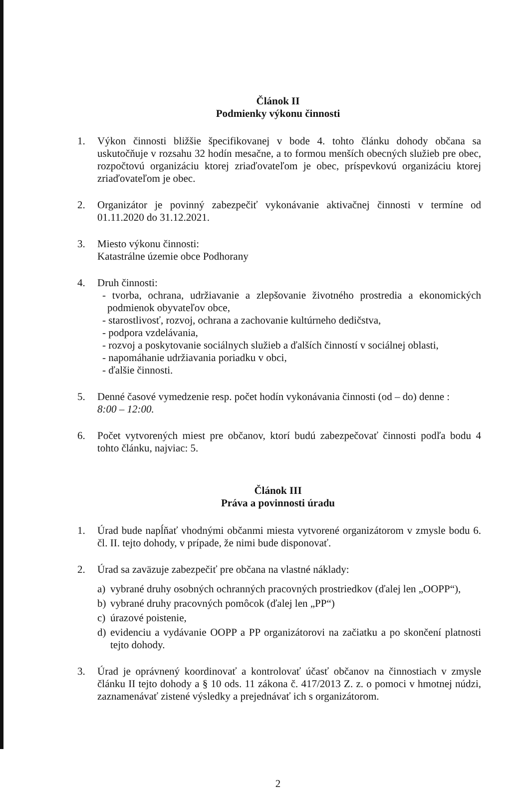Článok II
Podmienky výkonu činnosti
1. Výkon činnosti bližšie špecifikovanej v bode 4. tohto článku dohody občana sa uskutočňuje v rozsahu 32 hodín mesačne, a to formou menších obecných služieb pre obec, rozpočtovú organizáciu ktorej zriaďovateľom je obec, príspevkovú organizáciu ktorej zriaďovateľom je obec.
2. Organizátor je povinný zabezpečiť vykonávanie aktivačnej činnosti v termíne od 01.11.2020 do 31.12.2021.
3. Miesto výkonu činnosti:
Katastrálne územie obce Podhorany
4. Druh činnosti:
- tvorba, ochrana, udržiavanie a zlepšovanie životného prostredia a ekonomických podmienok obyvateľov obce,
- starostlivosť, rozvoj, ochrana a zachovanie kultúrneho dedičstva,
- podpora vzdelávania,
- rozvoj a poskytovanie sociálnych služieb a ďalších činností v sociálnej oblasti,
- napomáhanie udržiavania poriadku v obci,
- ďalšie činnosti.
5. Denné časové vymedzenie resp. počet hodín vykonávania činnosti (od – do) denne :
8:00 – 12:00.
6. Počet vytvorených miest pre občanov, ktorí budú zabezpečovať činnosti podľa bodu 4 tohto článku, najviac: 5.
Článok III
Práva a povinnosti úradu
1. Úrad bude napĺňať vhodnými občanmi miesta vytvorené organizátorom v zmysle bodu 6. čl. II. tejto dohody, v prípade, že nimi bude disponovať.
2. Úrad sa zaväzuje zabezpečiť pre občana na vlastné náklady:
a) vybrané druhy osobných ochranných pracovných prostriedkov (ďalej len „OOPP“),
b) vybrané druhy pracovných pomôcok (ďalej len „PP“)
c) úrazové poistenie,
d) evidenciu a vydávanie OOPP a PP organizátorovi na začiatku a po skončení platnosti tejto dohody.
3. Úrad je oprávnený koordinovať a kontrolovať účasť občanov na činnostiach v zmysle článku II tejto dohody a § 10 ods. 11 zákona č. 417/2013 Z. z. o pomoci v hmotnej núdzi, zaznamenávať zistené výsledky a prejednávať ich s organizátorom.
2